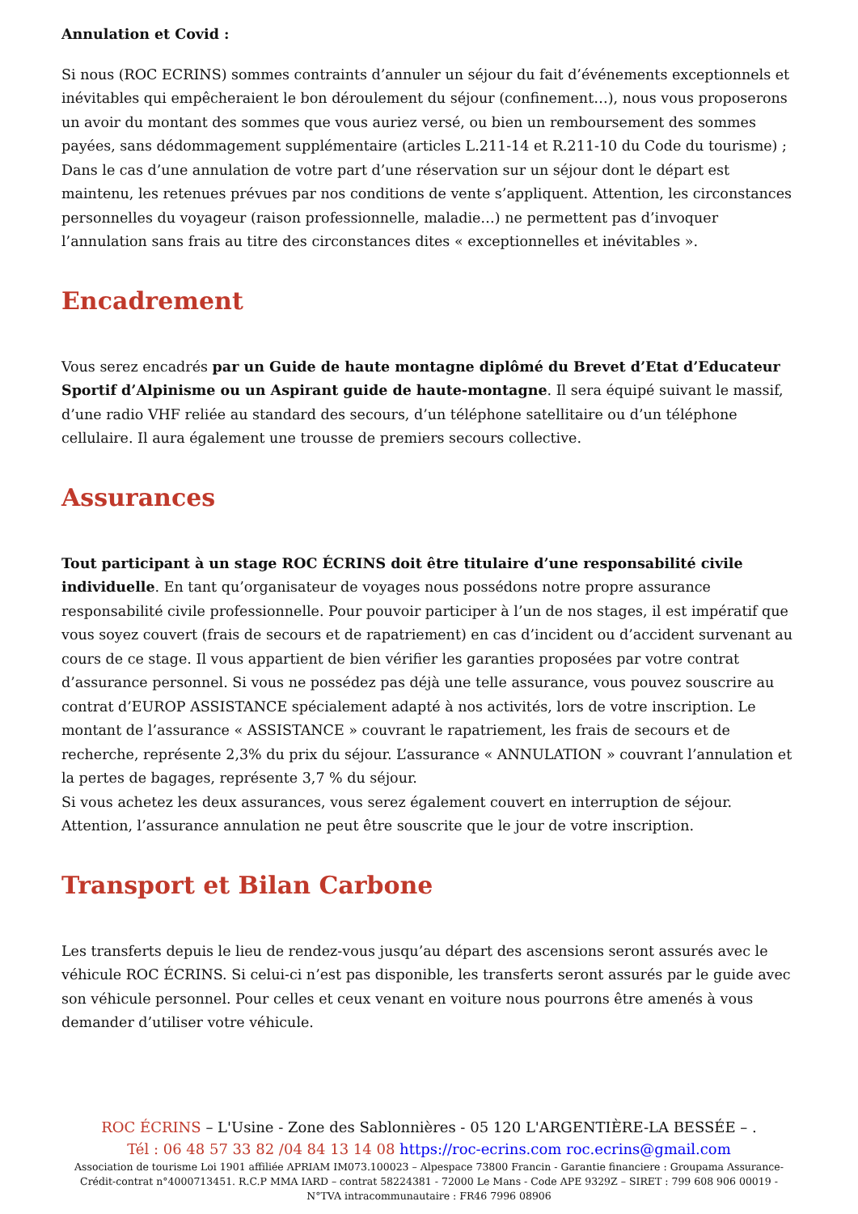Annulation et Covid :
Si nous (ROC ECRINS) sommes contraints d’annuler un séjour du fait d’événements exceptionnels et inévitables qui empêcheraient le bon déroulement du séjour (confinement…), nous vous proposerons un avoir du montant des sommes que vous auriez versé, ou bien un remboursement des sommes payées, sans dédommagement supplémentaire (articles L.211-14 et R.211-10 du Code du tourisme) ; Dans le cas d’une annulation de votre part d’une réservation sur un séjour dont le départ est maintenu, les retenues prévues par nos conditions de vente s’appliquent. Attention, les circonstances personnelles du voyageur (raison professionnelle, maladie…) ne permettent pas d’invoquer l’annulation sans frais au titre des circonstances dites « exceptionnelles et inévitables ».
Encadrement
Vous serez encadrés par un Guide de haute montagne diplômé du Brevet d’Etat d’Educateur Sportif d’Alpinisme ou un Aspirant guide de haute-montagne. Il sera équipé suivant le massif, d’une radio VHF reliée au standard des secours, d’un téléphone satellitaire ou d’un téléphone cellulaire. Il aura également une trousse de premiers secours collective.
Assurances
Tout participant à un stage ROC ÉCRINS doit être titulaire d’une responsabilité civile individuelle. En tant qu’organisateur de voyages nous possédons notre propre assurance responsabilité civile professionnelle. Pour pouvoir participer à l’un de nos stages, il est impératif que vous soyez couvert (frais de secours et de rapatriement) en cas d’incident ou d’accident survenant au cours de ce stage. Il vous appartient de bien vérifier les garanties proposées par votre contrat d’assurance personnel. Si vous ne possédez pas déjà une telle assurance, vous pouvez souscrire au contrat d’EUROP ASSISTANCE spécialement adapté à nos activités, lors de votre inscription. Le montant de l’assurance « ASSISTANCE » couvrant le rapatriement, les frais de secours et de recherche, représente 2,3% du prix du séjour. L’assurance « ANNULATION » couvrant l’annulation et la pertes de bagages, représente 3,7 % du séjour.
Si vous achetez les deux assurances, vous serez également couvert en interruption de séjour.
Attention, l’assurance annulation ne peut être souscrite que le jour de votre inscription.
Transport et Bilan Carbone
Les transferts depuis le lieu de rendez-vous jusqu’au départ des ascensions seront assurés avec le véhicule ROC ÉCRINS. Si celui-ci n’est pas disponible, les transferts seront assurés par le guide avec son véhicule personnel. Pour celles et ceux venant en voiture nous pourrons être amenés à vous demander d’utiliser votre véhicule.
ROC ÉCRINS – L'Usine - Zone des Sablonnières - 05 120 L'ARGENTIÈRE-LA BESSÉE – .
Tél : 06 48 57 33 82 /04 84 13 14 08 https://roc-ecrins.com roc.ecrins@gmail.com
Association de tourisme Loi 1901 affiliée APRIAM IM073.100023 – Alpespace 73800 Francin - Garantie financiere : Groupama Assurance-Crédit-contrat n°4000713451. R.C.P MMA IARD – contrat 58224381 - 72000 Le Mans - Code APE 9329Z – SIRET : 799 608 906 00019 - N°TVA intracommunautaire : FR46 7996 08906